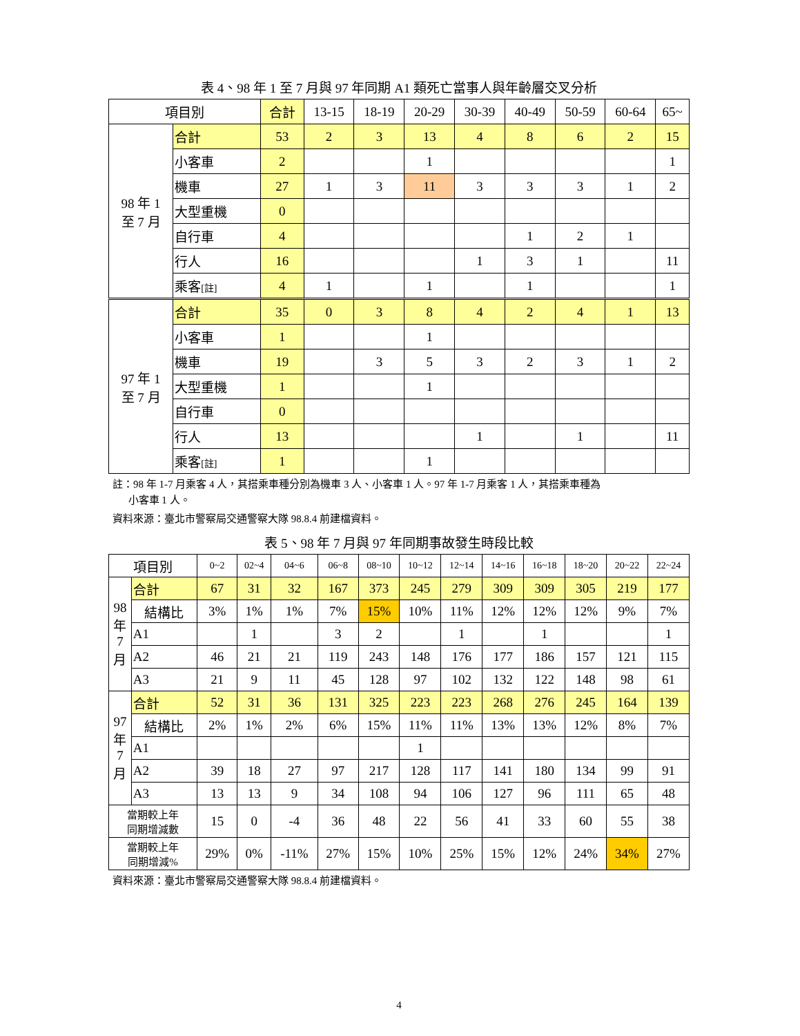表 4、98 年 1 至 7 月與 97 年同期 A1 類死亡當事人與年齡層交叉分析
| 項目別 | | 合計 | 13-15 | 18-19 | 20-29 | 30-39 | 40-49 | 50-59 | 60-64 | 65~ |
| --- | --- | --- | --- | --- | --- | --- | --- | --- | --- | --- |
| 98 年 1 至 7 月 | 合計 | 53 | 2 | 3 | 13 | 4 | 8 | 6 | 2 | 15 |
| | 小客車 | 2 | | | 1 | | | | | 1 |
| | 機車 | 27 | 1 | 3 | 11 | 3 | 3 | 3 | 1 | 2 |
| | 大型重機 | 0 | | | | | | | | |
| | 自行車 | 4 | | | | | 1 | 2 | 1 | |
| | 行人 | 16 | | | | 1 | 3 | 1 | | 11 |
| | 乘客 [註] | 4 | 1 | | 1 | | 1 | | | 1 |
| 97 年 1 至 7 月 | 合計 | 35 | 0 | 3 | 8 | 4 | 2 | 4 | 1 | 13 |
| | 小客車 | 1 | | | 1 | | | | | |
| | 機車 | 19 | | 3 | 5 | 3 | 2 | 3 | 1 | 2 |
| | 大型重機 | 1 | | | 1 | | | | | |
| | 自行車 | 0 | | | | | | | | |
| | 行人 | 13 | | | | 1 | | 1 | | 11 |
| | 乘客 [註] | 1 | | | 1 | | | | | |
註：98 年 1-7 月乘客 4 人，其搭乘車種分別為機車 3 人、小客車 1 人。97 年 1-7 月乘客 1 人，其搭乘車種為
小客車 1 人。
資料來源：臺北市警察局交通警察大隊 98.8.4 前建檔資料。
表 5、98 年 7 月與 97 年同期事故發生時段比較
| 項目別 | | 0~2 | 02~4 | 04~6 | 06~8 | 08~10 | 10~12 | 12~14 | 14~16 | 16~18 | 18~20 | 20~22 | 22~24 |
| --- | --- | --- | --- | --- | --- | --- | --- | --- | --- | --- | --- | --- | --- |
| 98 年 7 月 | 合計 | 67 | 31 | 32 | 167 | 373 | 245 | 279 | 309 | 309 | 305 | 219 | 177 |
| | 結構比 | 3% | 1% | 1% | 7% | 15% | 10% | 11% | 12% | 12% | 12% | 9% | 7% |
| | A1 | | 1 | | 3 | 2 | | 1 | | 1 | | | 1 |
| | A2 | 46 | 21 | 21 | 119 | 243 | 148 | 176 | 177 | 186 | 157 | 121 | 115 |
| | A3 | 21 | 9 | 11 | 45 | 128 | 97 | 102 | 132 | 122 | 148 | 98 | 61 |
| 97 年 7 月 | 合計 | 52 | 31 | 36 | 131 | 325 | 223 | 223 | 268 | 276 | 245 | 164 | 139 |
| | 結構比 | 2% | 1% | 2% | 6% | 15% | 11% | 11% | 13% | 13% | 12% | 8% | 7% |
| | A1 | | | | | | 1 | | | | | | |
| | A2 | 39 | 18 | 27 | 97 | 217 | 128 | 117 | 141 | 180 | 134 | 99 | 91 |
| | A3 | 13 | 13 | 9 | 34 | 108 | 94 | 106 | 127 | 96 | 111 | 65 | 48 |
| 當期較上年 同期增減數 | | 15 | 0 | -4 | 36 | 48 | 22 | 56 | 41 | 33 | 60 | 55 | 38 |
| 當期較上年 同期增減% | | 29% | 0% | -11% | 27% | 15% | 10% | 25% | 15% | 12% | 24% | 34% | 27% |
資料來源：臺北市警察局交通警察大隊 98.8.4 前建檔資料。
4